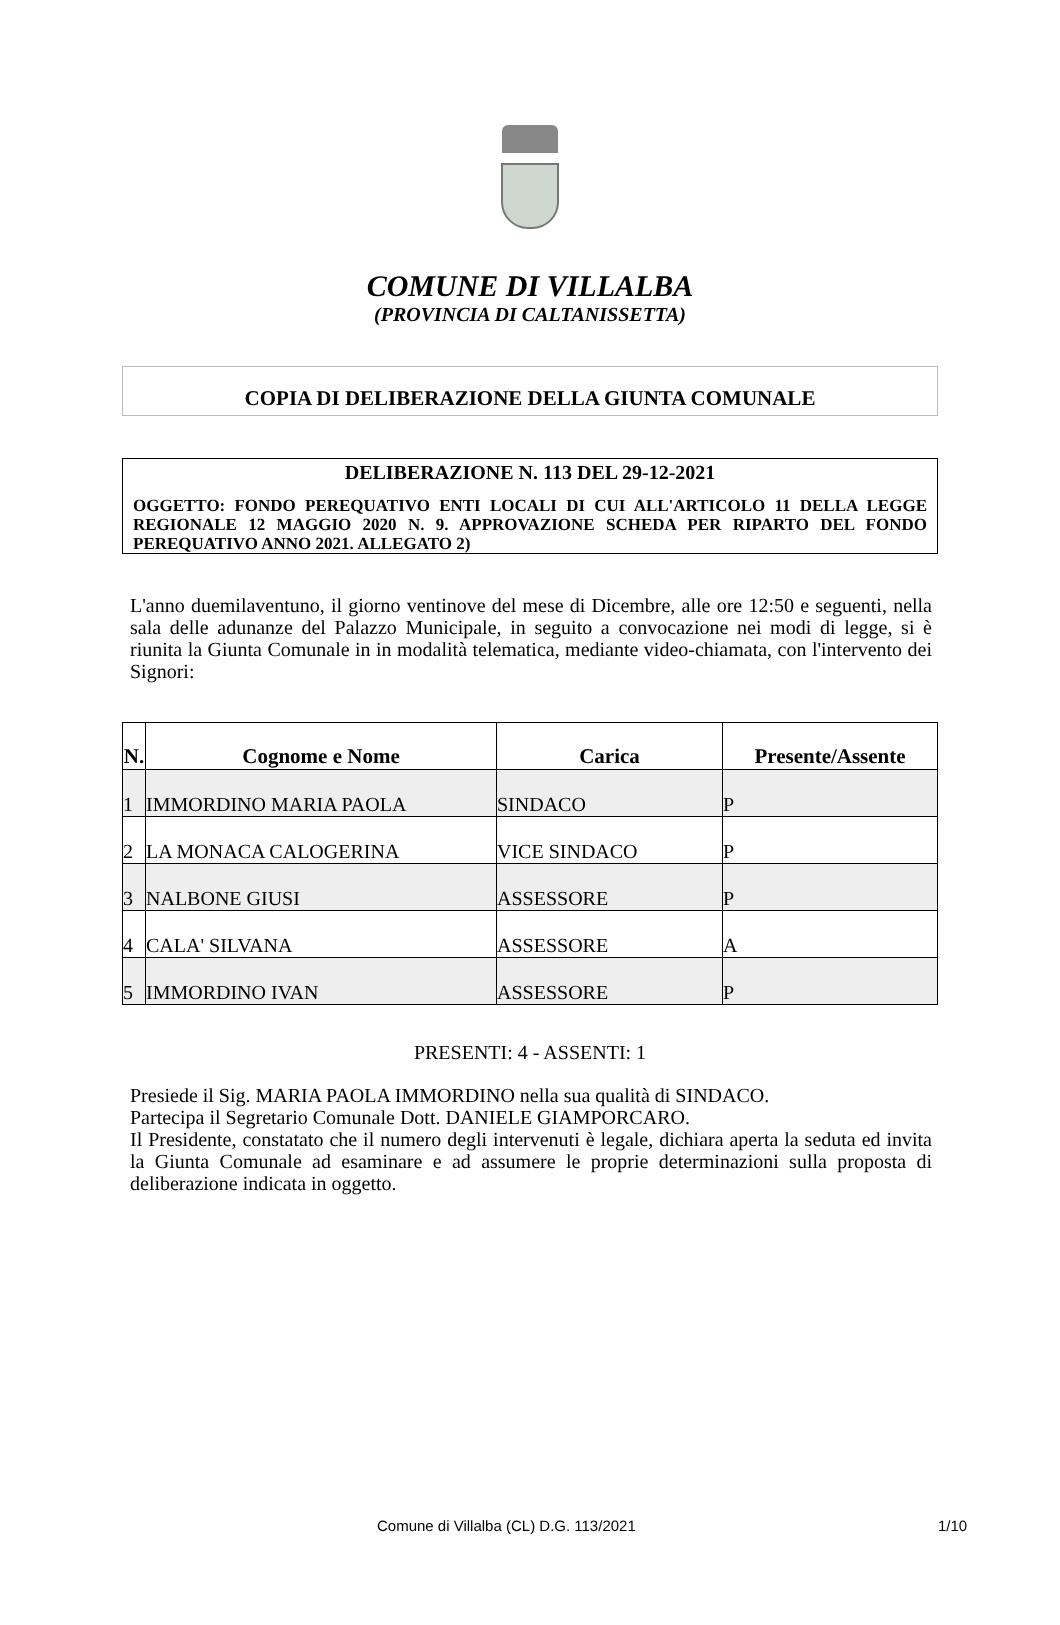COMUNE DI VILLALBA
(PROVINCIA DI CALTANISSETTA)
COPIA DI DELIBERAZIONE DELLA GIUNTA COMUNALE
DELIBERAZIONE N. 113 DEL 29-12-2021
OGGETTO: FONDO PEREQUATIVO ENTI LOCALI DI CUI ALL'ARTICOLO 11 DELLA LEGGE REGIONALE 12 MAGGIO 2020 N. 9. APPROVAZIONE SCHEDA PER RIPARTO DEL FONDO PEREQUATIVO ANNO 2021. ALLEGATO 2)
L'anno duemilaventuno, il giorno ventinove del mese di Dicembre, alle ore 12:50 e seguenti, nella sala delle adunanze del Palazzo Municipale, in seguito a convocazione nei modi di legge, si è riunita la Giunta Comunale in in modalità telematica, mediante video-chiamata, con l'intervento dei Signori:
| N. | Cognome e Nome | Carica | Presente/Assente |
| --- | --- | --- | --- |
| 1 | IMMORDINO MARIA PAOLA | SINDACO | P |
| 2 | LA MONACA CALOGERINA | VICE SINDACO | P |
| 3 | NALBONE GIUSI | ASSESSORE | P |
| 4 | CALA' SILVANA | ASSESSORE | A |
| 5 | IMMORDINO IVAN | ASSESSORE | P |
PRESENTI: 4 - ASSENTI: 1
Presiede il Sig. MARIA PAOLA IMMORDINO nella sua qualità di SINDACO.
Partecipa il Segretario Comunale Dott. DANIELE GIAMPORCARO.
Il Presidente, constatato che il numero degli intervenuti è legale, dichiara aperta la seduta ed invita la Giunta Comunale ad esaminare e ad assumere le proprie determinazioni sulla proposta di deliberazione indicata in oggetto.
Comune di Villalba (CL) D.G. 113/2021 1/10